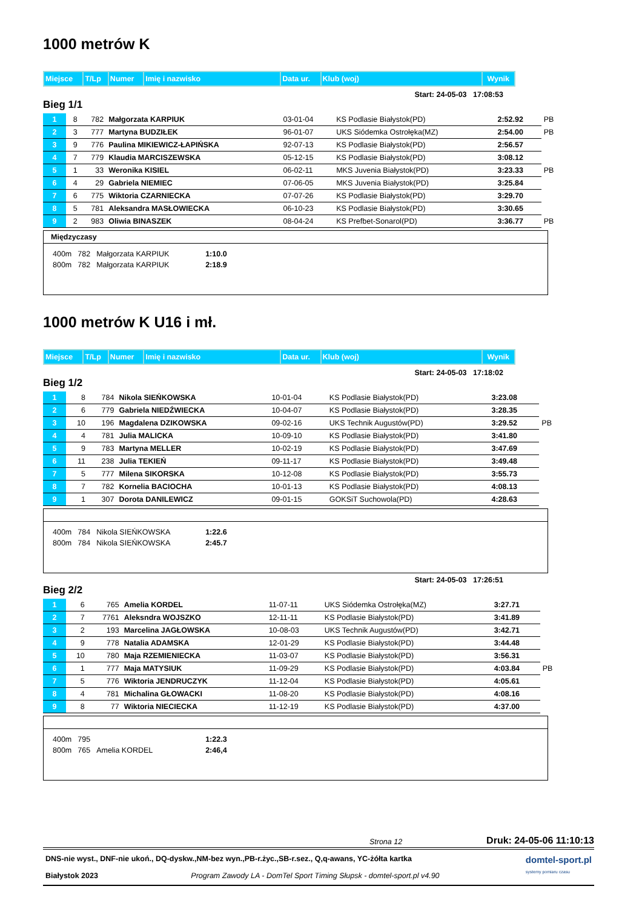1000 metrów K
| Miejsce | T/Lp | Numer | Imię i nazwisko | Data ur. | Klub (woj) | Wynik |
Start: 24-05-03 17:08:53
Bieg 1/1
| 1 | 8 | 782 | Małgorzata KARPIUK | 03-01-04 | KS Podlasie Białystok(PD) | 2:52.92 | PB |
| 2 | 3 | 777 | Martyna BUDZIŁEK | 96-01-07 | UKS Siódemka Ostrołęka(MZ) | 2:54.00 | PB |
| 3 | 9 | 776 | Paulina MIKIEWICZ-ŁAPIŃSKA | 92-07-13 | KS Podlasie Białystok(PD) | 2:56.57 | |
| 4 | 7 | 779 | Klaudia MARCISZEWSKA | 05-12-15 | KS Podlasie Białystok(PD) | 3:08.12 | |
| 5 | 1 | 33 | Weronika KISIEL | 06-02-11 | MKS Juvenia Białystok(PD) | 3:23.33 | PB |
| 6 | 4 | 29 | Gabriela NIEMIEC | 07-06-05 | MKS Juvenia Białystok(PD) | 3:25.84 | |
| 7 | 6 | 775 | Wiktoria CZARNIECKA | 07-07-26 | KS Podlasie Białystok(PD) | 3:29.70 | |
| 8 | 5 | 781 | Aleksandra MASŁOWIECKA | 06-10-23 | KS Podlasie Białystok(PD) | 3:30.65 | |
| 9 | 2 | 983 | Oliwia BINASZEK | 08-04-24 | KS Prefbet-Sonarol(PD) | 3:36.77 | PB |
Międzyczasy
| 400m | 782 | Małgorzata KARPIUK | 1:10.0 |
| 800m | 782 | Małgorzata KARPIUK | 2:18.9 |
1000 metrów K U16 i mł.
| Miejsce | T/Lp | Numer | Imię i nazwisko | Data ur. | Klub (woj) | Wynik |
Start: 24-05-03 17:18:02
Bieg 1/2
| 1 | 8 | 784 | Nikola SIEŃKOWSKA | 10-01-04 | KS Podlasie Białystok(PD) | 3:23.08 | |
| 2 | 6 | 779 | Gabriela NIEDŹWIECKA | 10-04-07 | KS Podlasie Białystok(PD) | 3:28.35 | |
| 3 | 10 | 196 | Magdalena DZIKOWSKA | 09-02-16 | UKS Technik Augustów(PD) | 3:29.52 | PB |
| 4 | 4 | 781 | Julia MALICKA | 10-09-10 | KS Podlasie Białystok(PD) | 3:41.80 | |
| 5 | 9 | 783 | Martyna MELLER | 10-02-19 | KS Podlasie Białystok(PD) | 3:47.69 | |
| 6 | 11 | 238 | Julia TEKIEŃ | 09-11-17 | KS Podlasie Białystok(PD) | 3:49.48 | |
| 7 | 5 | 777 | Milena SIKORSKA | 10-12-08 | KS Podlasie Białystok(PD) | 3:55.73 | |
| 8 | 7 | 782 | Kornelia BACIOCHA | 10-01-13 | KS Podlasie Białystok(PD) | 4:08.13 | |
| 9 | 1 | 307 | Dorota DANILEWICZ | 09-01-15 | GOKSiT Suchowola(PD) | 4:28.63 | |
| 400m | 784 | Nikola SIEŃKOWSKA | 1:22.6 |
| 800m | 784 | Nikola SIEŃKOWSKA | 2:45.7 |
Start: 24-05-03 17:26:51
Bieg 2/2
| 1 | 6 | 765 | Amelia KORDEL | 11-07-11 | UKS Siódemka Ostrołęka(MZ) | 3:27.71 | |
| 2 | 7 | 7761 | Aleksndra WOJSZKO | 12-11-11 | KS Podlasie Białystok(PD) | 3:41.89 | |
| 3 | 2 | 193 | Marcelina JAGŁOWSKA | 10-08-03 | UKS Technik Augustów(PD) | 3:42.71 | |
| 4 | 9 | 778 | Natalia ADAMSKA | 12-01-29 | KS Podlasie Białystok(PD) | 3:44.48 | |
| 5 | 10 | 780 | Maja RZEMIENIECKA | 11-03-07 | KS Podlasie Białystok(PD) | 3:56.31 | |
| 6 | 1 | 777 | Maja MATYSIUK | 11-09-29 | KS Podlasie Białystok(PD) | 4:03.84 | PB |
| 7 | 5 | 776 | Wiktoria JENDRUCZYK | 11-12-04 | KS Podlasie Białystok(PD) | 4:05.61 | |
| 8 | 4 | 781 | Michalina GŁOWACKI | 11-08-20 | KS Podlasie Białystok(PD) | 4:08.16 | |
| 9 | 8 | 77 | Wiktoria NIECIECKA | 11-12-19 | KS Podlasie Białystok(PD) | 4:37.00 | |
| 400m | 795 | | 1:22.3 |
| 800m | 765 | Amelia KORDEL | 2:46,4 |
Strona 12 Druk: 24-05-06 11:10:13
DNS-nie wyst., DNF-nie ukoń., DQ-dyskw.,NM-bez wyn.,PB-r.życ.,SB-r.sez., Q,q-awans, YC-żółta kartka
Białystok 2023 Program Zawody LA - DomTel Sport Timing Słupsk - domtel-sport.pl v4.90
domtel-sport.pl
systemy pomiaru czasu